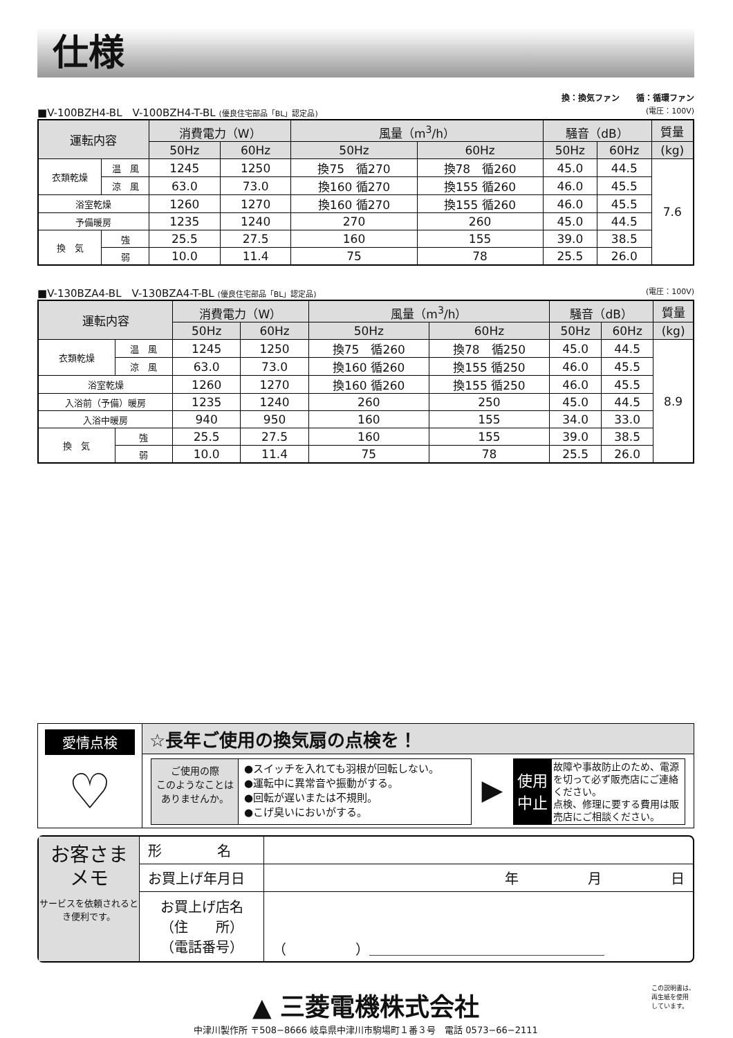仕様
換：換気ファン　　循：循環ファン
■V-100BZH4-BL　V-100BZH4-T-BL (優良住宅部品「BL」認定品) (電圧：100V)
| 運転内容 | | 消費電力（W） | | 風量（m<sup>3</sup>/h） | | 騒音（dB） | | 質量 |
| --- | --- | --- | --- | --- | --- | --- | --- | --- |
| | | 50Hz | 60Hz | 50Hz | 60Hz | 50Hz | 60Hz | (kg) |
| 衣類乾燥 | 温 風 | 1245 | 1250 | 換75 循270 | 換78 循260 | 45.0 | 44.5 | 7.6 |
| | 涼 風 | 63.0 | 73.0 | 換160 循270 | 換155 循260 | 46.0 | 45.5 | |
| 浴室乾燥 | | 1260 | 1270 | 換160 循270 | 換155 循260 | 46.0 | 45.5 | |
| 予備暖房 | | 1235 | 1240 | 270 | 260 | 45.0 | 44.5 | |
| 換 気 | 強 | 25.5 | 27.5 | 160 | 155 | 39.0 | 38.5 | |
| | 弱 | 10.0 | 11.4 | 75 | 78 | 25.5 | 26.0 | |
■V-130BZA4-BL　V-130BZA4-T-BL (優良住宅部品「BL」認定品) (電圧：100V)
| 運転内容 | | 消費電力（W） | | 風量（m<sup>3</sup>/h） | | 騒音（dB） | | 質量 |
| --- | --- | --- | --- | --- | --- | --- | --- | --- |
| | | 50Hz | 60Hz | 50Hz | 60Hz | 50Hz | 60Hz | (kg) |
| 衣類乾燥 | 温 風 | 1245 | 1250 | 換75 循260 | 換78 循250 | 45.0 | 44.5 | 8.9 |
| | 涼 風 | 63.0 | 73.0 | 換160 循260 | 換155 循250 | 46.0 | 45.5 | |
| 浴室乾燥 | | 1260 | 1270 | 換160 循260 | 換155 循250 | 46.0 | 45.5 | |
| 入浴前（予備）暖房 | | 1235 | 1240 | 260 | 250 | 45.0 | 44.5 | |
| 入浴中暖房 | | 940 | 950 | 160 | 155 | 34.0 | 33.0 | |
| 換 気 | 強 | 25.5 | 27.5 | 160 | 155 | 39.0 | 38.5 | |
| | 弱 | 10.0 | 11.4 | 75 | 78 | 25.5 | 26.0 | |
愛情点検
♡
☆長年ご使用の換気扇の点検を！
ご使用の際
このようなことは
ありませんか。
●スイッチを入れても羽根が回転しない。
●運転中に異常音や振動がする。
●回転が遅いまたは不規則。
●こげ臭いにおいがする。
▶
使用
中止
故障や事故防止のため、電源を切って必ず販売店にご連絡ください。
点検、修理に要する費用は販売店にご相談ください。
お客さま
メモ
サービスを依頼されるとき便利です。
| 形 名 | |
| お買上げ年月日 | 年 月 日 |
| お買上げ店名 （住 所） （電話番号） | （ ）＿＿＿＿＿＿＿＿＿＿＿＿＿＿＿＿＿ |
▲ 三菱電機株式会社
中津川製作所 〒508−8666 岐阜県中津川市駒場町１番３号　電話 0573−66−2111
この説明書は、
再生紙を使用
しています。